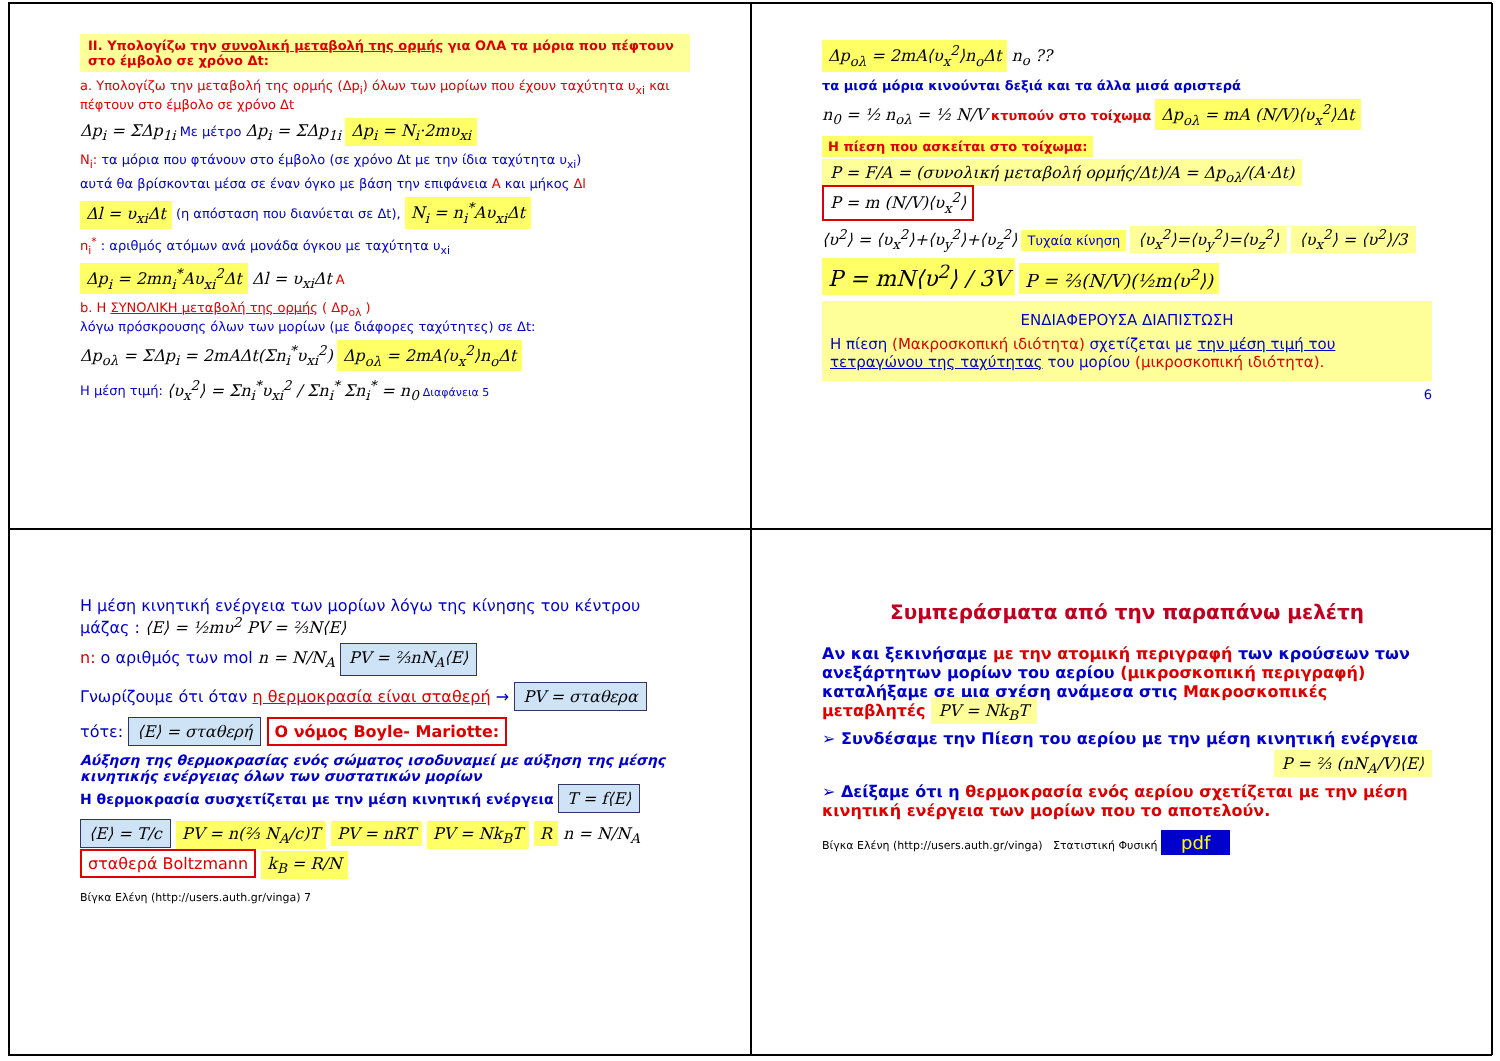II. Υπολογίζω την συνολική μεταβολή της ορμής για ΟΛΑ τα μόρια που πέφτουν στο έμβολο σε χρόνο Δt:
a. Υπολογίζω την μεταβολή της ορμής (Δp<sub>i</sub>) όλων των μορίων που έχουν ταχύτητα υ<sub>xi</sub> και πέφτουν στο έμβολο σε χρόνο Δt
Δp<sub>i</sub> = ΣΔp<sub>1i</sub> Με μέτρο Δp<sub>i</sub> = ΣΔp<sub>1i</sub> Δp<sub>i</sub> = N<sub>i</sub>·2mυ<sub>xi</sub>
N<sub>i</sub>: τα μόρια που φτάνουν στο έμβολο (σε χρόνο Δt με την ίδια ταχύτητα υ<sub>xi</sub>)
αυτά θα βρίσκονται μέσα σε έναν όγκο με βάση την επιφάνεια A και μήκος Δl
Δl = υ<sub>xi</sub>Δt (η απόσταση που διανύεται σε Δt), N<sub>i</sub> = n<sub>i</sub><sup>*</sup>Aυ<sub>xi</sub>Δt
n<sub>i</sub><sup>*</sup> : αριθμός ατόμων ανά μονάδα όγκου με ταχύτητα υ<sub>xi</sub>
Δp<sub>i</sub> = 2mn<sub>i</sub><sup>*</sup>Aυ<sub>xi</sub><sup>2</sup>Δt Δl = υ<sub>xi</sub>Δt A
b. Η ΣΥΝΟΛΙΚΗ μεταβολή της ορμής ( Δp<sub>ολ</sub> )
λόγω πρόσκρουσης όλων των μορίων (με διάφορες ταχύτητες) σε Δt:
Δp<sub>ολ</sub> = ΣΔp<sub>i</sub> = 2mAΔt(Σn<sub>i</sub><sup>*</sup>υ<sub>xi</sub><sup>2</sup>) Δp<sub>ολ</sub> = 2mA⟨υ<sub>x</sub><sup>2</sup>⟩n<sub>o</sub>Δt
Η μέση τιμή: ⟨υ<sub>x</sub><sup>2</sup>⟩ = Σn<sub>i</sub><sup>*</sup>υ<sub>xi</sub><sup>2</sup> / Σn<sub>i</sub><sup>*</sup> Σn<sub>i</sub><sup>*</sup> = n<sub>0</sub> Διαφάνεια 5
Δp<sub>ολ</sub> = 2mA⟨υ<sub>x</sub><sup>2</sup>⟩n<sub>o</sub>Δt n<sub>o</sub> ??
τα μισά μόρια κινούνται δεξιά και τα άλλα μισά αριστερά
n<sub>0</sub> = ½ n<sub>ολ</sub> = ½ N/V κτυπούν στο τοίχωμα Δp<sub>ολ</sub> = mA (N/V)⟨υ<sub>x</sub><sup>2</sup>⟩Δt
Η πίεση που ασκείται στο τοίχωμα:
P = F/A = (συνολική μεταβολή ορμής/Δt)/A = Δp<sub>ολ</sub>/(A·Δt) P = m (N/V)⟨υ<sub>x</sub><sup>2</sup>⟩
⟨υ<sup>2</sup>⟩ = ⟨υ<sub>x</sub><sup>2</sup>⟩+⟨υ<sub>y</sub><sup>2</sup>⟩+⟨υ<sub>z</sub><sup>2</sup>⟩ Τυχαία κίνηση ⟨υ<sub>x</sub><sup>2</sup>⟩=⟨υ<sub>y</sub><sup>2</sup>⟩=⟨υ<sub>z</sub><sup>2</sup>⟩ ⟨υ<sub>x</sub><sup>2</sup>⟩ = ⟨υ<sup>2</sup>⟩/3
P = mN⟨υ<sup>2</sup>⟩ / 3V P = ⅔(N/V)(½m⟨υ<sup>2</sup>⟩)
ΕΝΔΙΑΦΕΡΟΥΣΑ ΔΙΑΠΙΣΤΩΣΗ
Η πίεση (Μακροσκοπική ιδιότητα) σχετίζεται με την μέση τιμή του τετραγώνου της ταχύτητας του μορίου (μικροσκοπική ιδιότητα).
6
Η μέση κινητική ενέργεια των μορίων λόγω της κίνησης του κέντρου μάζας : ⟨E⟩ = ½mυ<sup>2</sup> PV = ⅔N⟨E⟩
n: ο αριθμός των mol n = N/N<sub>A</sub> PV = ⅔nN<sub>A</sub>⟨E⟩
Γνωρίζουμε ότι όταν η θερμοκρασία είναι σταθερή → PV = σταθερα
τότε: ⟨E⟩ = σταθερή Ο νόμος Boyle- Mariotte:
Αύξηση της θερμοκρασίας ενός σώματος ισοδυναμεί με αύξηση της μέσης κινητικής ενέργειας όλων των συστατικών μορίων
Η θερμοκρασία συσχετίζεται με την μέση κινητική ενέργεια T = f⟨E⟩
⟨E⟩ = T/c PV = n(⅔ N<sub>A</sub>/c)T PV = nRT PV = Nk<sub>B</sub>T R n = N/N<sub>A</sub> σταθερά Boltzmann k<sub>B</sub> = R/N
Βίγκα Ελένη (http://users.auth.gr/vinga) 7
Συμπεράσματα από την παραπάνω μελέτη
Αν και ξεκινήσαμε με την ατομική περιγραφή των κρούσεων των ανεξάρτητων μορίων του αερίου (μικροσκοπική περιγραφή) καταλήξαμε σε μια σχέση ανάμεσα στις Μακροσκοπικές μεταβλητές PV = Nk<sub>B</sub>T
➢ Συνδέσαμε την Πίεση του αερίου με την μέση κινητική ενέργεια
P = ⅔ (nN<sub>A</sub>/V)⟨E⟩
➢ Δείξαμε ότι η θερμοκρασία ενός αερίου σχετίζεται με την μέση κινητική ενέργεια των μορίων που το αποτελούν.
Βίγκα Ελένη (http://users.auth.gr/vinga) Στατιστική Φυσική pdf